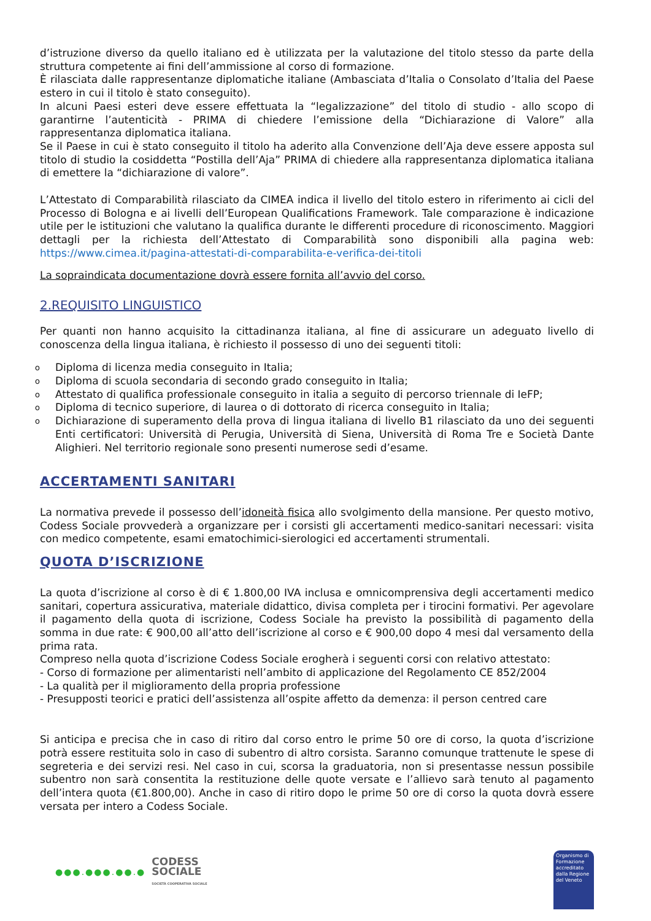d’istruzione diverso da quello italiano ed è utilizzata per la valutazione del titolo stesso da parte della struttura competente ai fini dell’ammissione al corso di formazione.
È rilasciata dalle rappresentanze diplomatiche italiane (Ambasciata d’Italia o Consolato d’Italia del Paese estero in cui il titolo è stato conseguito).
In alcuni Paesi esteri deve essere effettuata la “legalizzazione” del titolo di studio - allo scopo di garantirne l’autenticità - PRIMA di chiedere l’emissione della “Dichiarazione di Valore” alla rappresentanza diplomatica italiana.
Se il Paese in cui è stato conseguito il titolo ha aderito alla Convenzione dell’Aja deve essere apposta sul titolo di studio la cosiddetta “Postilla dell’Aja” PRIMA di chiedere alla rappresentanza diplomatica italiana di emettere la “dichiarazione di valore”.
L’Attestato di Comparabilità rilasciato da CIMEA indica il livello del titolo estero in riferimento ai cicli del Processo di Bologna e ai livelli dell’European Qualifications Framework. Tale comparazione è indicazione utile per le istituzioni che valutano la qualifica durante le differenti procedure di riconoscimento. Maggiori dettagli per la richiesta dell’Attestato di Comparabilità sono disponibili alla pagina web: https://www.cimea.it/pagina-attestati-di-comparabilita-e-verifica-dei-titoli
La sopraindicata documentazione dovrà essere fornita all’avvio del corso.
2.REQUISITO LINGUISTICO
Per quanti non hanno acquisito la cittadinanza italiana, al fine di assicurare un adeguato livello di conoscenza della lingua italiana, è richiesto il possesso di uno dei seguenti titoli:
o Diploma di licenza media conseguito in Italia;
o Diploma di scuola secondaria di secondo grado conseguito in Italia;
o Attestato di qualifica professionale conseguito in italia a seguito di percorso triennale di IeFP;
o Diploma di tecnico superiore, di laurea o di dottorato di ricerca conseguito in Italia;
o Dichiarazione di superamento della prova di lingua italiana di livello B1 rilasciato da uno dei seguenti Enti certificatori: Università di Perugia, Università di Siena, Università di Roma Tre e Società Dante Alighieri. Nel territorio regionale sono presenti numerose sedi d’esame.
ACCERTAMENTI SANITARI
La normativa prevede il possesso dell’idoneità fisica allo svolgimento della mansione. Per questo motivo, Codess Sociale provvederà a organizzare per i corsisti gli accertamenti medico-sanitari necessari: visita con medico competente, esami ematochimici-sierologici ed accertamenti strumentali.
QUOTA D’ISCRIZIONE
La quota d’iscrizione al corso è di € 1.800,00 IVA inclusa e omnicomprensiva degli accertamenti medico sanitari, copertura assicurativa, materiale didattico, divisa completa per i tirocini formativi. Per agevolare il pagamento della quota di iscrizione, Codess Sociale ha previsto la possibilità di pagamento della somma in due rate: € 900,00 all’atto dell’iscrizione al corso e € 900,00 dopo 4 mesi dal versamento della prima rata.
Compreso nella quota d’iscrizione Codess Sociale erogherà i seguenti corsi con relativo attestato:
- Corso di formazione per alimentaristi nell’ambito di applicazione del Regolamento CE 852/2004
- La qualità per il miglioramento della propria professione
- Presupposti teorici e pratici dell’assistenza all’ospite affetto da demenza: il person centred care
Si anticipa e precisa che in caso di ritiro dal corso entro le prime 50 ore di corso, la quota d’iscrizione potrà essere restituita solo in caso di subentro di altro corsista. Saranno comunque trattenute le spese di segreteria e dei servizi resi. Nel caso in cui, scorsa la graduatoria, non si presentasse nessun possibile subentro non sarà consentita la restituzione delle quote versate e l’allievo sarà tenuto al pagamento dell’intera quota (€1.800,00). Anche in caso di ritiro dopo le prime 50 ore di corso la quota dovrà essere versata per intero a Codess Sociale.
●●●.●●●.●●.●
CODESS
SOCIALE
SOCIETÀ COOPERATIVA SOCIALE
Organismo di Formazione accreditato dalla Regione del Veneto